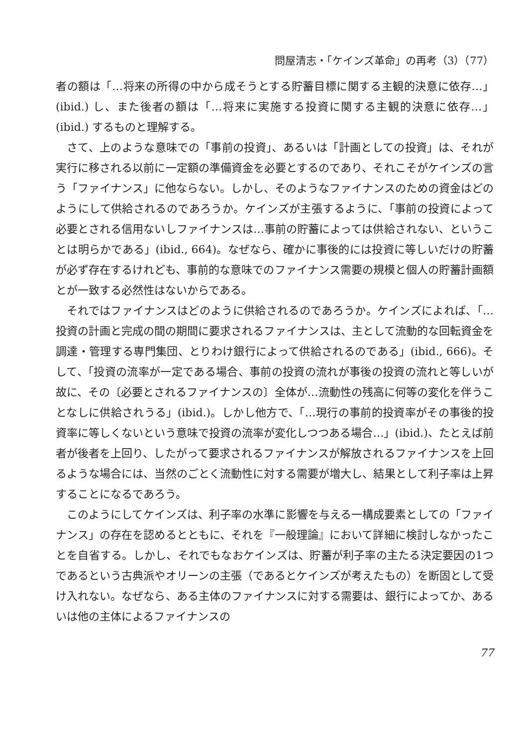問屋清志・「ケインズ革命」の再考（3）（77）
者の額は「…将来の所得の中から成そうとする貯蓄目標に関する主観的決意に依存…」(ibid.) し、また後者の額は「…将来に実施する投資に関する主観的決意に依存…」(ibid.) するものと理解する。
さて、上のような意味での「事前の投資」、あるいは「計画としての投資」は、それが実行に移される以前に一定額の準備資金を必要とするのであり、それこそがケインズの言う「ファイナンス」に他ならない。しかし、そのようなファイナンスのための資金はどのようにして供給されるのであろうか。ケインズが主張するように、「事前の投資によって必要とされる信用ないしファイナンスは…事前の貯蓄によっては供給されない、ということは明らかである」(ibid., 664)。なぜなら、確かに事後的には投資に等しいだけの貯蓄が必ず存在するけれども、事前的な意味でのファイナンス需要の規模と個人の貯蓄計画額とが一致する必然性はないからである。
それではファイナンスはどのように供給されるのであろうか。ケインズによれば、「…投資の計画と完成の間の期間に要求されるファイナンスは、主として流動的な回転資金を調達・管理する専門集団、とりわけ銀行によって供給されるのである」(ibid., 666)。そして、「投資の流率が一定である場合、事前の投資の流れが事後の投資の流れと等しいが故に、その〔必要とされるファイナンスの〕全体が…流動性の残高に何等の変化を伴うことなしに供給されうる」(ibid.)。しかし他方で、「…現行の事前的投資率がその事後的投資率に等しくないという意味で投資の流率が変化しつつある場合…」(ibid.)、たとえば前者が後者を上回り、したがって要求されるファイナンスが解放されるファイナンスを上回るような場合には、当然のごとく流動性に対する需要が増大し、結果として利子率は上昇することになるであろう。
このようにしてケインズは、利子率の水準に影響を与える一構成要素としての「ファイナンス」の存在を認めるとともに、それを『一般理論』において詳細に検討しなかったことを自省する。しかし、それでもなおケインズは、貯蓄が利子率の主たる決定要因の1つであるという古典派やオリーンの主張（であるとケインズが考えたもの）を断固として受け入れない。なぜなら、ある主体のファイナンスに対する需要は、銀行によってか、あるいは他の主体によるファイナンスの
77